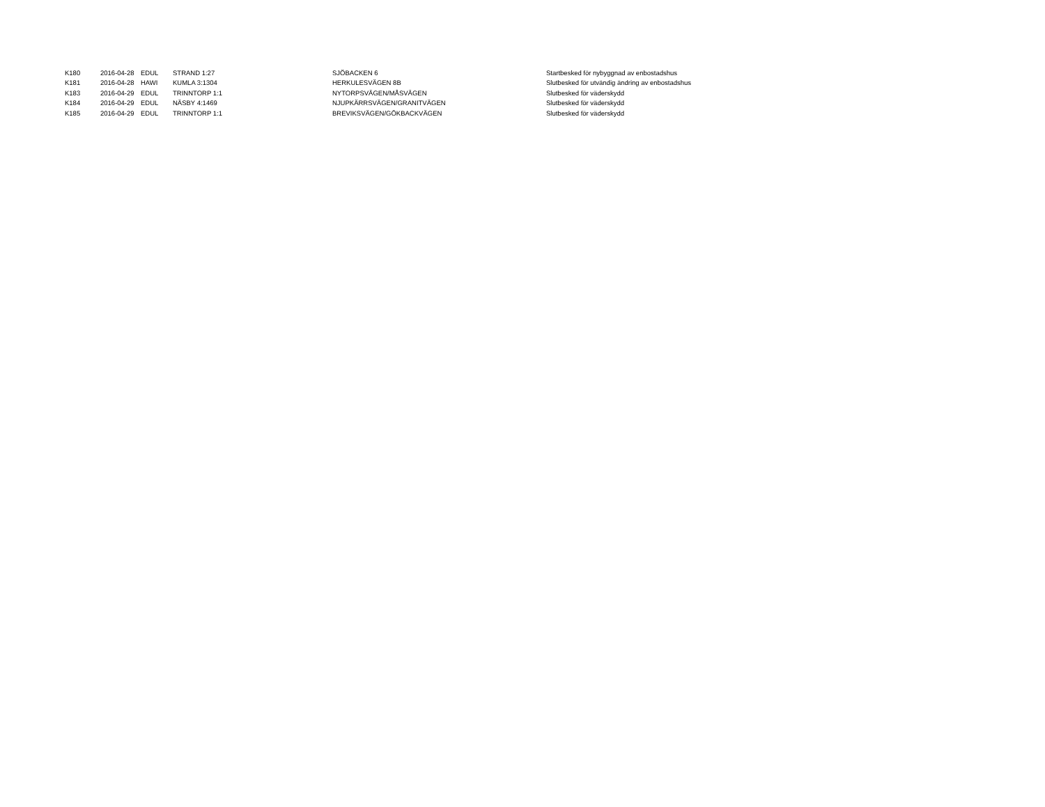| K180 | 2016-04-28 | EDUL | STRAND 1:27 | SJÖBACKEN 6 | Startbesked för nybyggnad av enbostadshus |
| K181 | 2016-04-28 | HAWI | KUMLA 3:1304 | HERKULESVÄGEN 8B | Slutbesked för utvändig ändring av enbostadshus |
| K183 | 2016-04-29 | EDUL | TRINNTORP 1:1 | NYTORPSVÄGEN/MÅSVÄGEN | Slutbesked för väderskydd |
| K184 | 2016-04-29 | EDUL | NÄSBY 4:1469 | NJUPKÄRRSVÄGEN/GRANITVÄGEN | Slutbesked för väderskydd |
| K185 | 2016-04-29 | EDUL | TRINNTORP 1:1 | BREVIKSVÄGEN/GÖKBACKVÄGEN | Slutbesked för väderskydd |